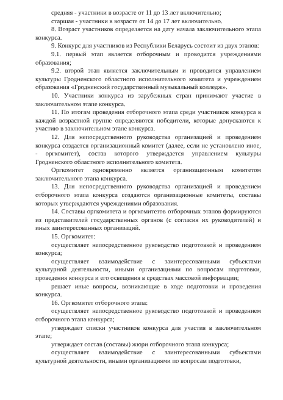средняя - участники в возрасте от 11 до 13 лет включительно;
старшая - участники в возрасте от 14 до 17 лет включительно.
8. Возраст участников определяется на дату начала заключительного этапа конкурса.
9. Конкурс для участников из Республики Беларусь состоит из двух этапов:
9.1. первый этап является отборочным и проводится учреждениями образования;
9.2. второй этап является заключительным и проводится управлением культуры Гродненского областного исполнительного комитета и учреждением образования «Гродненский государственный музыкальный колледж».
10. Участники конкурса из зарубежных стран принимают участие в заключительном этапе конкурса.
11. По итогам проведения отборочного этапа среди участников конкурса в каждой возрастной группе определяются победители, которые допускаются к участию в заключительном этапе конкурса.
12. Для непосредственного руководства организацией и проведением конкурса создается организационный комитет (далее, если не установлено иное, - оргкомитет), состав которого утверждается управлением культуры Гродненского областного исполнительного комитета.
Оргкомитет одновременно является организационным комитетом заключительного этапа конкурса.
13. Для непосредственного руководства организацией и проведением отборочного этапа конкурса создаются организационные комитеты, составы которых утверждаются учреждениями образования.
14. Составы оргкомитета и оргкомитетов отборочных этапов формируются из представителей государственных органов (с согласия их руководителей) и иных заинтересованных организаций.
15. Оргкомитет:
осуществляет непосредственное руководство подготовкой и проведением конкурса;
осуществляет взаимодействие с заинтересованными субъектами культурной деятельности, иными организациями по вопросам подготовки, проведения конкурса и его освещения в средствах массовой информации;
решает иные вопросы, возникающие в ходе подготовки и проведения конкурса.
16. Оргкомитет отборочного этапа:
осуществляет непосредственное руководство подготовкой и проведением отборочного этапа конкурса;
утверждает списки участников конкурса для участия в заключительном этапе;
утверждает состав (составы) жюри отборочного этапа конкурса;
осуществляет взаимодействие с заинтересованными субъектами культурной деятельности, иными организациями по вопросам подготовки,